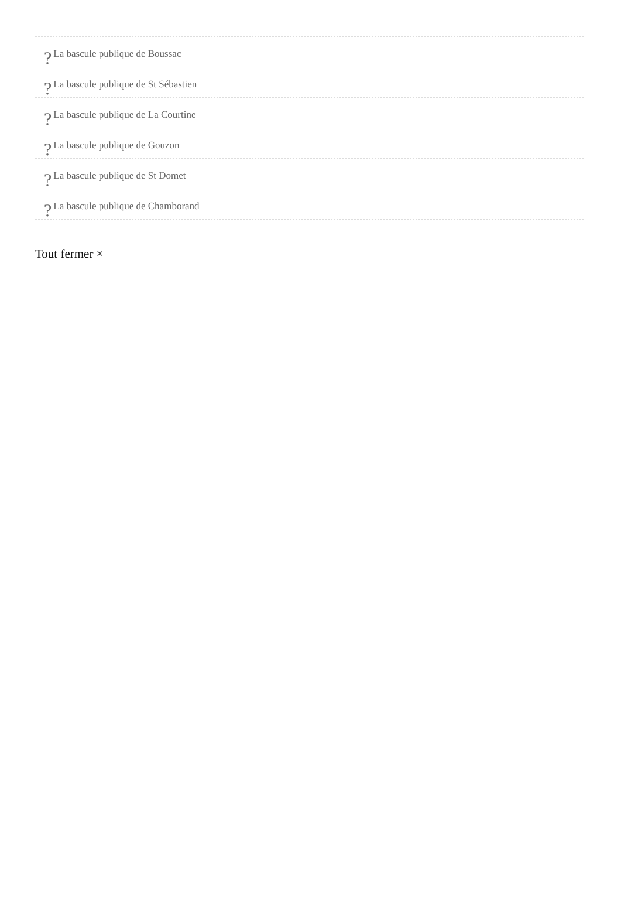? La bascule publique de Boussac
? La bascule publique de St Sébastien
? La bascule publique de La Courtine
? La bascule publique de Gouzon
? La bascule publique de St Domet
? La bascule publique de Chamborand
Tout fermer ×